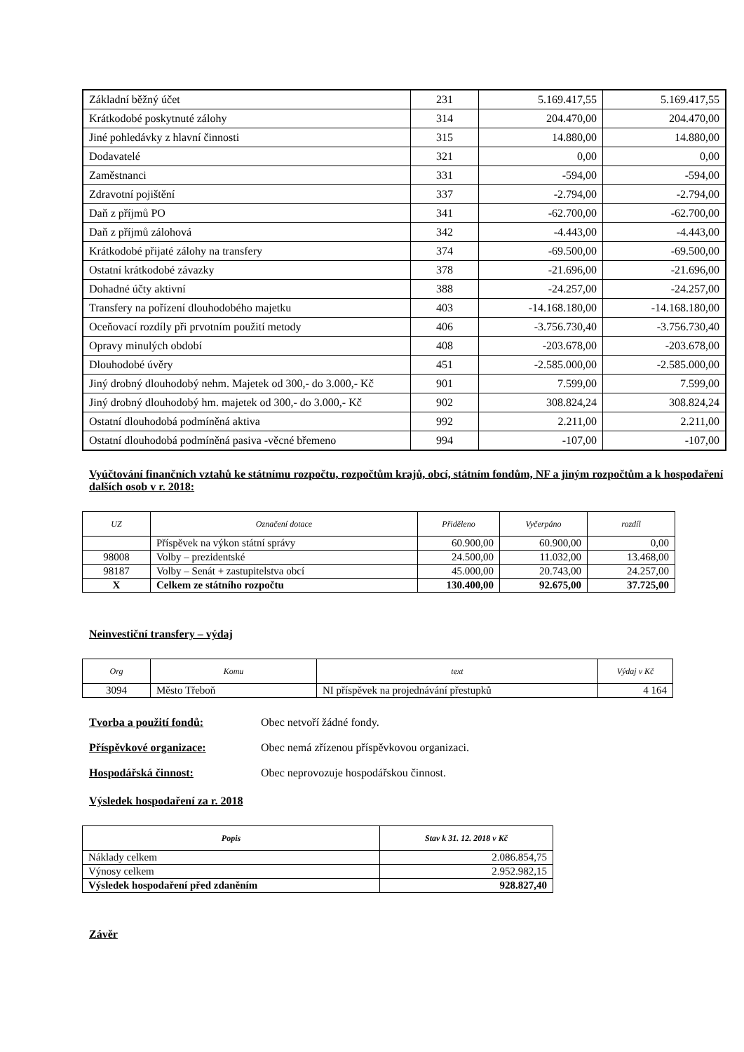| Základní běžný účet | 231 | 5.169.417,55 | 5.169.417,55 |
| Krátkodobé poskytnuté zálohy | 314 | 204.470,00 | 204.470,00 |
| Jiné pohledávky z hlavní činnosti | 315 | 14.880,00 | 14.880,00 |
| Dodavatelé | 321 | 0,00 | 0,00 |
| Zaměstnanci | 331 | -594,00 | -594,00 |
| Zdravotní pojištění | 337 | -2.794,00 | -2.794,00 |
| Daň z příjmů PO | 341 | -62.700,00 | -62.700,00 |
| Daň z příjmů zálohová | 342 | -4.443,00 | -4.443,00 |
| Krátkodobé přijaté zálohy na transfery | 374 | -69.500,00 | -69.500,00 |
| Ostatní krátkodobé závazky | 378 | -21.696,00 | -21.696,00 |
| Dohadné účty aktivní | 388 | -24.257,00 | -24.257,00 |
| Transfery na pořízení dlouhodobého majetku | 403 | -14.168.180,00 | -14.168.180,00 |
| Oceňovací rozdíly při prvotním použití metody | 406 | -3.756.730,40 | -3.756.730,40 |
| Opravy minulých období | 408 | -203.678,00 | -203.678,00 |
| Dlouhodobé úvěry | 451 | -2.585.000,00 | -2.585.000,00 |
| Jiný drobný dlouhodobý nehm. Majetek od 300,- do 3.000,- Kč | 901 | 7.599,00 | 7.599,00 |
| Jiný drobný dlouhodobý hm. majetek od 300,- do 3.000,- Kč | 902 | 308.824,24 | 308.824,24 |
| Ostatní dlouhodobá podmíněná aktiva | 992 | 2.211,00 | 2.211,00 |
| Ostatní dlouhodobá podmíněná pasiva -věcné břemeno | 994 | -107,00 | -107,00 |
Vyúčtování finančních vztahů ke státnímu rozpočtu, rozpočtům krajů, obcí, státním fondům, NF a jiným rozpočtům a k hospodaření dalších osob v r. 2018:
| UZ | Označení dotace | Přiděleno | Vyčerpáno | rozdíl |
| --- | --- | --- | --- | --- |
| | Příspěvek na výkon státní správy | 60.900,00 | 60.900,00 | 0,00 |
| 98008 | Volby – prezidentské | 24.500,00 | 11.032,00 | 13.468,00 |
| 98187 | Volby – Senát + zastupitelstva obcí | 45.000,00 | 20.743,00 | 24.257,00 |
| X | Celkem ze státního rozpočtu | 130.400,00 | 92.675,00 | 37.725,00 |
Neinvestiční transfery – výdaj
| Org | Komu | text | Výdaj v Kč |
| --- | --- | --- | --- |
| 3094 | Město Třeboň | NI příspěvek na projednávání přestupků | 4 164 |
Tvorba a použití fondů: Obec netvoří žádné fondy.
Příspěvkové organizace: Obec nemá zřízenou příspěvkovou organizaci.
Hospodářská činnost: Obec neprovozuje hospodářskou činnost.
Výsledek hospodaření za r. 2018
| Popis | Stav k 31. 12. 2018 v Kč |
| --- | --- |
| Náklady celkem | 2.086.854,75 |
| Výnosy celkem | 2.952.982,15 |
| Výsledek hospodaření před zdaněním | 928.827,40 |
Závěr